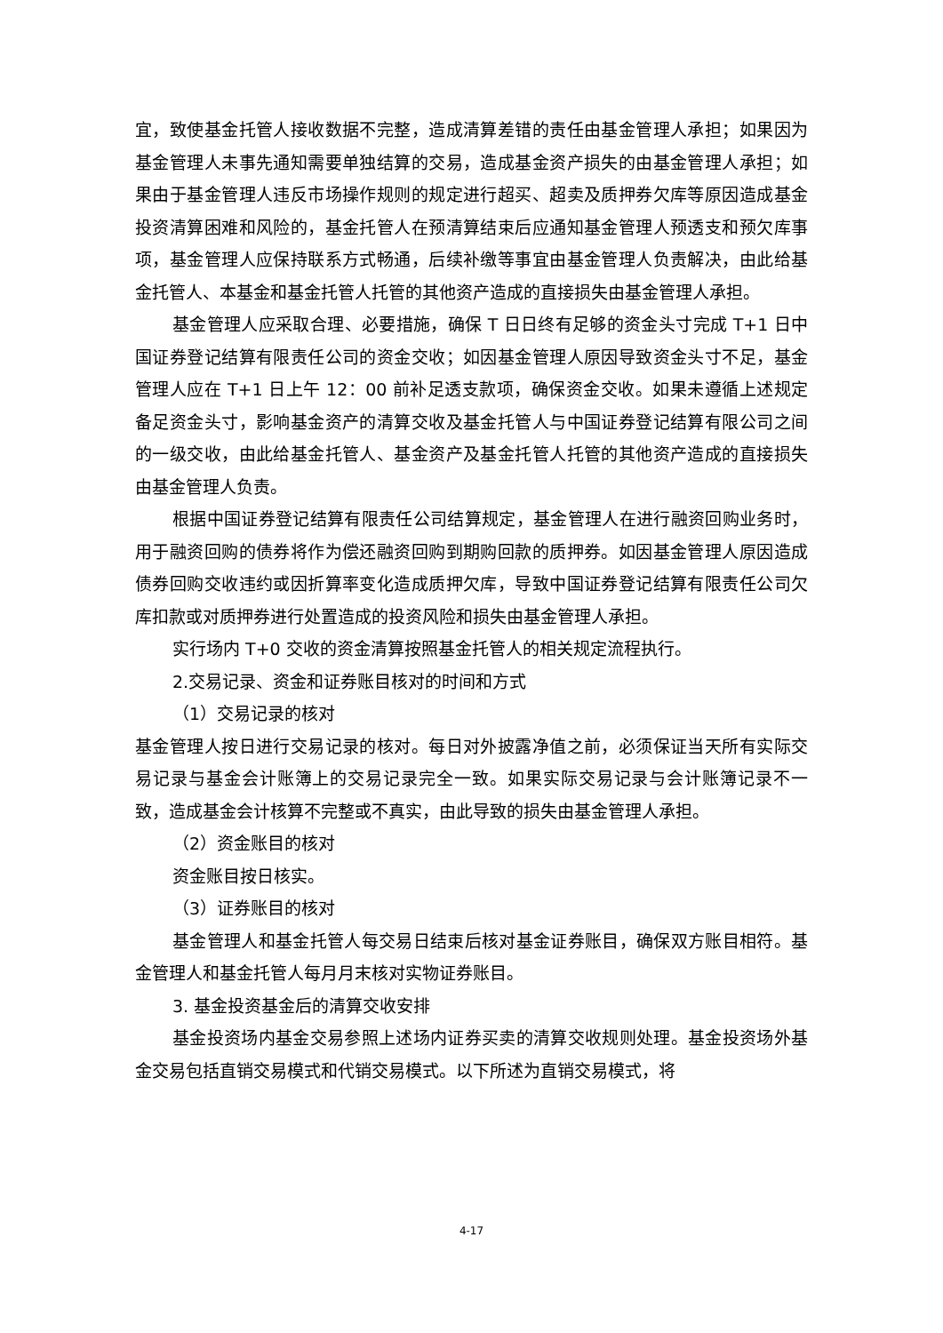宜，致使基金托管人接收数据不完整，造成清算差错的责任由基金管理人承担；如果因为基金管理人未事先通知需要单独结算的交易，造成基金资产损失的由基金管理人承担；如果由于基金管理人违反市场操作规则的规定进行超买、超卖及质押券欠库等原因造成基金投资清算困难和风险的，基金托管人在预清算结束后应通知基金管理人预透支和预欠库事项，基金管理人应保持联系方式畅通，后续补缴等事宜由基金管理人负责解决，由此给基金托管人、本基金和基金托管人托管的其他资产造成的直接损失由基金管理人承担。
基金管理人应采取合理、必要措施，确保 T 日日终有足够的资金头寸完成 T+1 日中国证券登记结算有限责任公司的资金交收；如因基金管理人原因导致资金头寸不足，基金管理人应在 T+1 日上午 12：00 前补足透支款项，确保资金交收。如果未遵循上述规定备足资金头寸，影响基金资产的清算交收及基金托管人与中国证券登记结算有限公司之间的一级交收，由此给基金托管人、基金资产及基金托管人托管的其他资产造成的直接损失由基金管理人负责。
根据中国证券登记结算有限责任公司结算规定，基金管理人在进行融资回购业务时，用于融资回购的债券将作为偿还融资回购到期购回款的质押券。如因基金管理人原因造成债券回购交收违约或因折算率变化造成质押欠库，导致中国证券登记结算有限责任公司欠库扣款或对质押券进行处置造成的投资风险和损失由基金管理人承担。
实行场内 T+0 交收的资金清算按照基金托管人的相关规定流程执行。
2.交易记录、资金和证券账目核对的时间和方式
（1）交易记录的核对
基金管理人按日进行交易记录的核对。每日对外披露净值之前，必须保证当天所有实际交易记录与基金会计账簿上的交易记录完全一致。如果实际交易记录与会计账簿记录不一致，造成基金会计核算不完整或不真实，由此导致的损失由基金管理人承担。
（2）资金账目的核对
资金账目按日核实。
（3）证券账目的核对
基金管理人和基金托管人每交易日结束后核对基金证券账目，确保双方账目相符。基金管理人和基金托管人每月月末核对实物证券账目。
3. 基金投资基金后的清算交收安排
基金投资场内基金交易参照上述场内证券买卖的清算交收规则处理。基金投资场外基金交易包括直销交易模式和代销交易模式。以下所述为直销交易模式，将
4-17